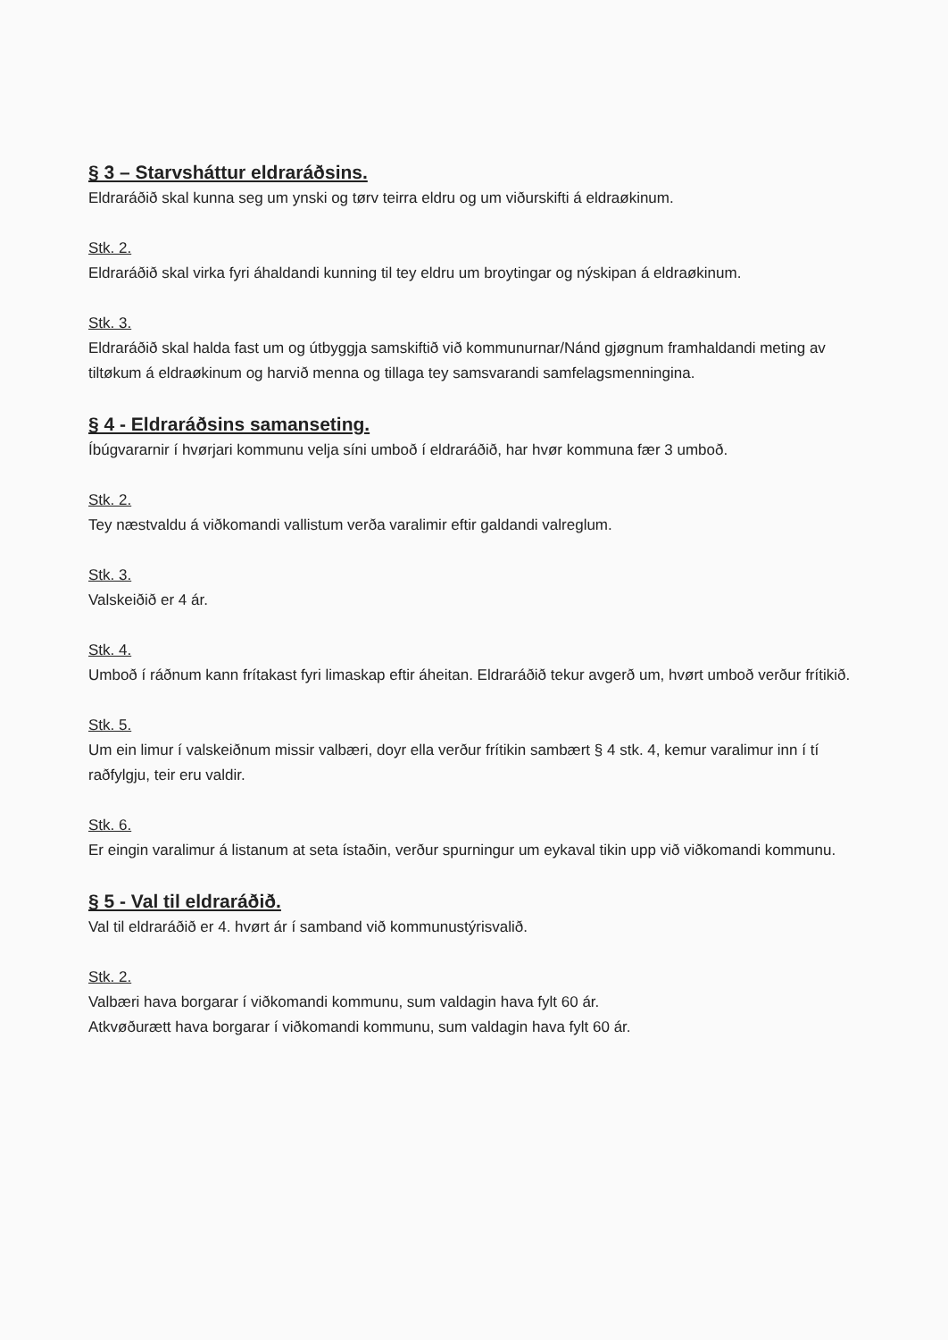§ 3 – Starvsháttur eldraráðsins.
Eldraráðið skal kunna seg um ynski og tørv teirra eldru og um viðurskifti á eldraøkinum.
Stk. 2.
Eldraráðið skal virka fyri áhaldandi kunning til tey eldru um broytingar og nýskipan á eldraøkinum.
Stk. 3.
Eldraráðið skal halda fast um og útbyggja samskiftið við kommunurnar/Nánd gjøgnum framhaldandi meting av tiltøkum á eldraøkinum og harvið menna og tillaga tey samsvarandi samfelagsmenningina.
§ 4 - Eldraráðsins samanseting.
Íbúgvararnir í hvørjari kommunu velja síni umboð í eldraráðið, har hvør kommuna fær 3 umboð.
Stk. 2.
Tey næstvaldu á viðkomandi vallistum verða varalimir eftir galdandi valreglum.
Stk. 3.
Valskeiðið er 4 ár.
Stk. 4.
Umboð í ráðnum kann frítakast fyri limaskap eftir áheitan. Eldraráðið tekur avgerð um, hvørt umboð verður frítikið.
Stk. 5.
Um ein limur í valskeiðnum missir valbæri, doyr ella verður frítikin sambært § 4 stk. 4, kemur varalimur inn í tí raðfylgju, teir eru valdir.
Stk. 6.
Er eingin varalimur á listanum at seta ístaðin, verður spurningur um eykaval tikin upp við viðkomandi kommunu.
§ 5 - Val til eldraráðið.
Val til eldraráðið er 4. hvørt ár í samband við kommunustýrisvalið.
Stk. 2.
Valbæri hava borgarar í viðkomandi kommunu, sum valdagin hava fylt 60 ár.
Atkvøðurætt hava borgarar í viðkomandi kommunu, sum valdagin hava fylt 60 ár.